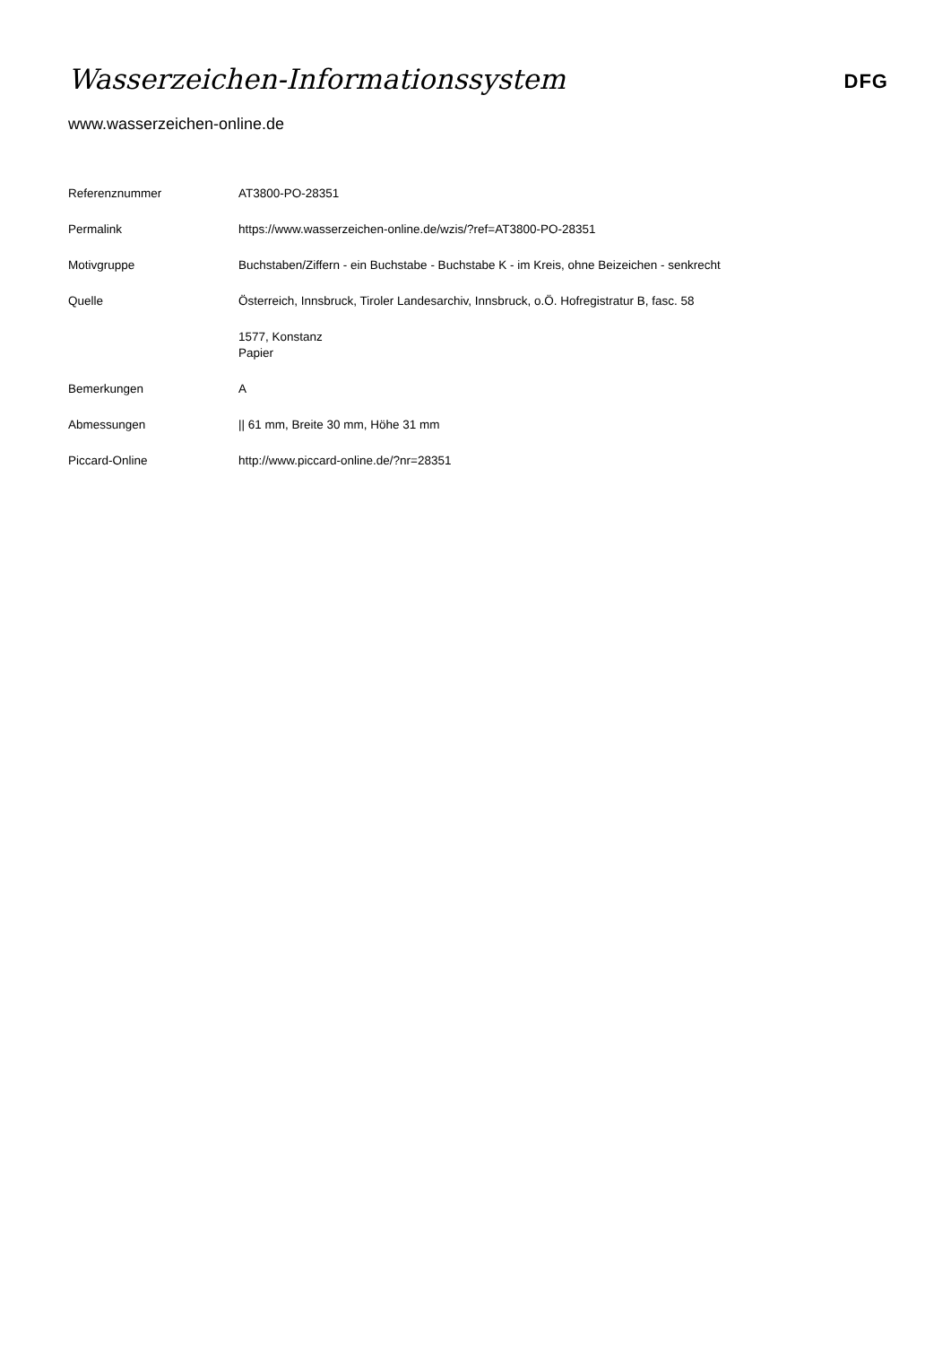Wasserzeichen-Informationssystem
DFG
www.wasserzeichen-online.de
| Referenznummer | AT3800-PO-28351 |
| Permalink | https://www.wasserzeichen-online.de/wzis/?ref=AT3800-PO-28351 |
| Motivgruppe | Buchstaben/Ziffern - ein Buchstabe - Buchstabe K - im Kreis, ohne Beizeichen - senkrecht |
| Quelle | Österreich, Innsbruck, Tiroler Landesarchiv, Innsbruck, o.Ö. Hofregistratur B, fasc. 58 |
| | 1577, Konstanz Papier |
| Bemerkungen | A |
| Abmessungen | // 61 mm, Breite 30 mm, Höhe 31 mm |
| Piccard-Online | http://www.piccard-online.de/?nr=28351 |